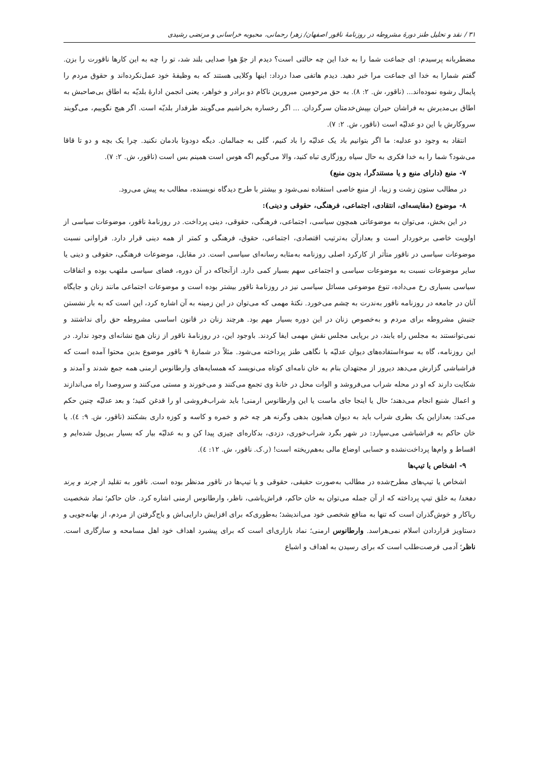۳۱ / نقد و تحلیل طنز دورهٔ مشروطه در روزنامهٔ ناقور اصفهان/ زهرا رحمانی، محبوبه خراسانی و مرتضی رشیدی
مضطربانه پرسیدم: ای جماعت شما را به خدا این چه حالتی است؟ دیدم از جوّ هوا صدایی بلند شد، تو را چه به این کارها ناقورت را بزن. گفتم شمارا به خدا ای جماعت مرا خبر دهید. دیدم هاتفی صدا درداد: اینها وکلایی هستند که به وظیفهٔ خود عمل‌نکرده‌اند و حقوق مردم را پایمال رشوه نموده‌اند... (ناقور، ش. ۲: ۸). به حق مرحومین مبرورین ناکام دو برادر و خواهر، یعنی انجمن ادارهٔ بلدیّه به اطاق بی‌صاحبش به اطاق بی‌مدیرش به فراشان حیران بپیش‌خدمتان سرگردان. ... اگر رخساره بخراشیم می‌گویند طرفدار بلدیّه است. اگر هیچ نگوییم، می‌گویند سروکارش با این دو عدلیّه است (ناقور، ش. ۲: ۷).
انتقاد به وجود دو عدلیه: ما اگر بتوانیم باد یک عدلیّه را باد کنیم، گلی به جمالمان. دیگه دودوتا بادمان نکنید. چرا یک بچه و دو تا قاقا می‌شود؟ شما را به خدا فکری به حال سیاه روزگاری تباه کنید، والا می‌گویم اگه هوس است همینم بس است (ناقور، ش. ۲: ۷).
۷- منبع (دارای منبع و یا مستندگرا، بدون منبع)
در مطالب ستون زشت و زیبا، از منبع خاصی استفاده نمی‌شود و بیشتر با طرح دیدگاه نویسنده، مطالب به پیش می‌رود.
۸- موضوع (مقایسه‌ای، انتقادی، اجتماعی، فرهنگی، حقوقی و دینی):
در این بخش، می‌توان به موضوعاتی همچون سیاسی، اجتماعی، فرهنگی، حقوقی، دینی پرداخت. در روزنامهٔ ناقور، موضوعات سیاسی از اولویت خاصی برخوردار است و بعدازآن به‌ترتیب اقتصادی، اجتماعی، حقوق، فرهنگی و کمتر از همه دینی قرار دارد. فراوانی نسبت موضوعات سیاسی در ناقور متأثر از کارکرد اصلی روزنامه به‌مثابه رسانه‌ای سیاسی است. در مقابل، موضوعات فرهنگی، حقوقی و دینی یا سایر موضوعات نسبت به موضوعات سیاسی و اجتماعی سهم بسیار کمی دارد. ازآنجاکه در آن دوره، فضای سیاسی ملتهب بوده و اتفاقات سیاسی بسیاری رخ می‌داده، تنوع موضوعی مسائل سیاسی نیز در روزنامهٔ ناقور بیشتر بوده است و موضوعات اجتماعی مانند زنان و جایگاه آنان در جامعه در روزنامه ناقور به‌ندرت به چشم می‌خورد. نکتهٔ مهمی که می‌توان در این زمینه به آن اشاره کرد، این است که به بار نشستن جنبش مشروطه برای مردم و به‌خصوص زنان در این دوره بسیار مهم بود. هرچند زنان در قانون اساسی مشروطه حق رأی نداشتند و نمی‌توانستند به مجلس راه یابند، در برپایی مجلس نقش مهمی ایفا کردند. باوجود این، در روزنامهٔ ناقور از زنان هیچ نشانه‌ای وجود ندارد. در این روزنامه، گاه به سوءاستفاده‌های دیوان عدلیّه با نگاهی طنز پرداخته می‌شود. مثلاً در شمارهٔ ۹ ناقور موضوع بدین محتوا آمده است که فراشباشی گزارش می‌دهد دیروز از مجتهدان بنام به خان نامه‌ای کوتاه می‌نویسد که همسایه‌های وارطانوس ارمنی همه جمع شدند و آمدند و شکایت دارند که او در محله شراب می‌فروشد و الوات محل در خانهٔ وی تجمع می‌کنند و می‌خورند و مستی می‌کنند و سروصدا راه می‌اندازند و اعمال شنیع انجام می‌دهند؛ حال یا اینجا جای ماست یا این وارطانوس ارمنی! باید شراب‌فروشی او را قدغن کنید؛ و بعد عدلیّه چنین حکم می‌کند: بعدازاین یک بطری شراب باید به دیوان همایون بدهی وگرنه هر چه خم و خمره و کاسه و کوزه داری بشکنند (ناقور، ش. ۹: ٤). یا خان حاکم به فراشباشی می‌سپارد: در شهر بگرد شراب‌خوری، دزدی، بدکاره‌ای چیزی پیدا کن و به عدلیّه بیار که بسیار بی‌پول شده‌ایم و اقساط و وام‌ها پرداخت‌نشده و حسابی اوضاع مالی به‌هم‌ریخته است! (ر.ک. ناقور، ش. ۱۲: ٤).
۹- اشخاص یا تیپ‌ها
اشخاص یا تیپ‌های مطرح‌شده در مطالب به‌صورت حقیقی، حقوقی و یا تیپ‌ها در ناقور مدنظر بوده است. ناقور به تقلید از چرند و پرند دهخدا به خلق تیپ پرداخته که از آن جمله می‌توان به خان حاکم، فراش‌باشی، ناظر، وارطانوس ارمنی اشاره کرد. خان حاکم؛ نماد شخصیت ریاکار و خوش‌گذران است که تنها به منافع شخصی خود می‌اندیشد؛ به‌طوری‌که برای افزایش دارایی‌اش و باج‌گرفتن از مردم، از بهانه‌جویی و دستاویز قراردادن اسلام نمی‌هراسد. وارطانوس ارمنی؛ نماد بازاری‌ای است که برای پیشبرد اهداف خود اهل مسامحه و سازگاری است. ناظر؛ آدمی فرصت‌طلب است که برای رسیدن به اهداف و اشباع